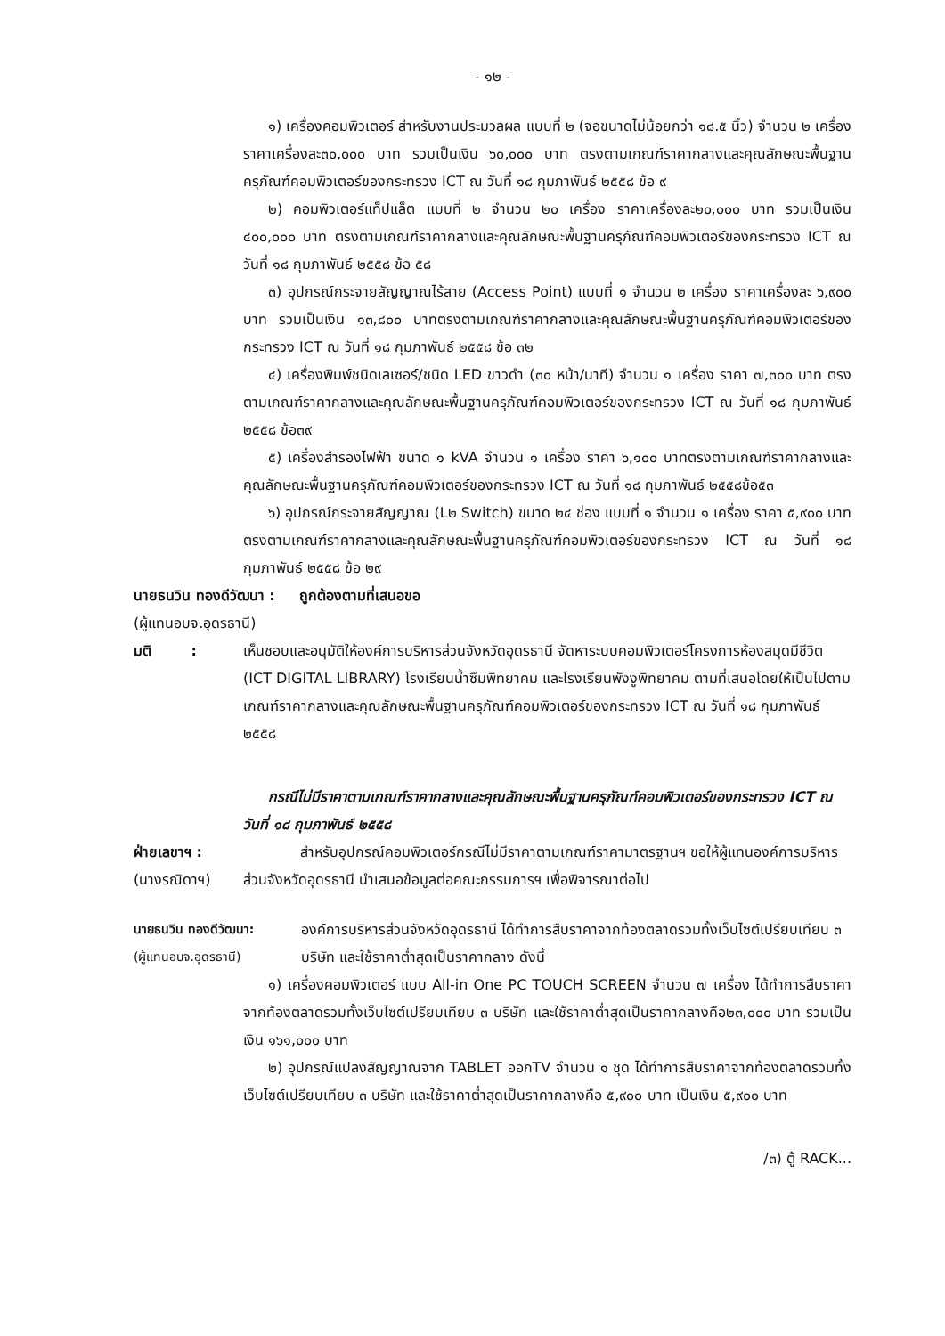- ๑๒ -
๑) เครื่องคอมพิวเตอร์ สำหรับงานประมวลผล แบบที่ ๒ (จอขนาดไม่น้อยกว่า ๑๘.๕ นิ้ว) จำนวน ๒ เครื่อง ราคาเครื่องละ๓๐,๐๐๐ บาท รวมเป็นเงิน ๖๐,๐๐๐ บาท ตรงตามเกณฑ์ราคากลางและคุณลักษณะพื้นฐานครุภัณฑ์คอมพิวเตอร์ของกระทรวง ICT ณ วันที่ ๑๘ กุมภาพันธ์ ๒๕๕๘ ข้อ ๙
๒) คอมพิวเตอร์แท็ปแล็ต แบบที่ ๒ จำนวน ๒๐ เครื่อง ราคาเครื่องละ๒๐,๐๐๐ บาท รวมเป็นเงิน ๔๐๐,๐๐๐ บาท ตรงตามเกณฑ์ราคากลางและคุณลักษณะพื้นฐานครุภัณฑ์คอมพิวเตอร์ของกระทรวง ICT ณ วันที่ ๑๘ กุมภาพันธ์ ๒๕๕๘ ข้อ ๕๘
๓) อุปกรณ์กระจายสัญญาณไร้สาย (Access Point) แบบที่ ๑ จำนวน ๒ เครื่อง ราคาเครื่องละ ๖,๙๐๐ บาท รวมเป็นเงิน ๑๓,๘๐๐ บาทตรงตามเกณฑ์ราคากลางและคุณลักษณะพื้นฐานครุภัณฑ์คอมพิวเตอร์ของกระทรวง ICT ณ วันที่ ๑๘ กุมภาพันธ์ ๒๕๕๘ ข้อ ๓๒
๔) เครื่องพิมพ์ชนิดเลเซอร์/ชนิด LED ขาวดำ (๓๐ หน้า/นาที) จำนวน ๑ เครื่อง ราคา ๗,๓๐๐ บาท ตรงตามเกณฑ์ราคากลางและคุณลักษณะพื้นฐานครุภัณฑ์คอมพิวเตอร์ของกระทรวง ICT ณ วันที่ ๑๘ กุมภาพันธ์ ๒๕๕๘ ข้อ๓๙
๕) เครื่องสำรองไฟฟ้า ขนาด ๑ kVA จำนวน ๑ เครื่อง ราคา ๖,๑๐๐ บาทตรงตามเกณฑ์ราคากลางและคุณลักษณะพื้นฐานครุภัณฑ์คอมพิวเตอร์ของกระทรวง ICT ณ วันที่ ๑๘ กุมภาพันธ์ ๒๕๕๘ข้อ๕๓
๖) อุปกรณ์กระจายสัญญาณ (L๒ Switch) ขนาด ๒๔ ช่อง แบบที่ ๑ จำนวน ๑ เครื่อง ราคา ๕,๙๐๐ บาท ตรงตามเกณฑ์ราคากลางและคุณลักษณะพื้นฐานครุภัณฑ์คอมพิวเตอร์ของกระทรวง ICT ณ วันที่ ๑๘ กุมภาพันธ์ ๒๕๕๘ ข้อ ๒๙
นายธนวิน ทองดีวัฒนา : ถูกต้องตามที่เสนอขอ
(ผู้แทนอบจ.อุดรธานี)
มติ : เห็นชอบและอนุมัติให้องค์การบริหารส่วนจังหวัดอุดรธานี จัดหาระบบคอมพิวเตอร์โครงการห้องสมุดมีชีวิต (ICT DIGITAL LIBRARY) โรงเรียนน้ำซึมพิทยาคม และโรงเรียนพังงูพิทยาคม ตามที่เสนอโดยให้เป็นไปตามเกณฑ์ราคากลางและคุณลักษณะพื้นฐานครุภัณฑ์คอมพิวเตอร์ของกระทรวง ICT ณ วันที่ ๑๘ กุมภาพันธ์ ๒๕๕๘
กรณีไม่มีราคาตามเกณฑ์ราคากลางและคุณลักษณะพื้นฐานครุภัณฑ์คอมพิวเตอร์ของกระทรวง ICT ณ วันที่ ๑๘ กุมภาพันธ์ ๒๕๕๘
ฝ่ายเลขาฯ :
(นางรณิดาฯ)
สำหรับอุปกรณ์คอมพิวเตอร์กรณีไม่มีราคาตามเกณฑ์ราคามาตรฐานฯ ขอให้ผู้แทนองค์การบริหารส่วนจังหวัดอุดรธานี นำเสนอข้อมูลต่อคณะกรรมการฯ เพื่อพิจารณาต่อไป
นายธนวิน ทองดีวัฒนา:
(ผู้แทนอบจ.อุดรธานี)
องค์การบริหารส่วนจังหวัดอุดรธานี ได้ทำการสืบราคาจากท้องตลาดรวมทั้งเว็บไซต์เปรียบเทียบ ๓ บริษัท และใช้ราคาต่ำสุดเป็นราคากลาง ดังนี้
๑) เครื่องคอมพิวเตอร์ แบบ All-in One PC TOUCH SCREEN จำนวน ๗ เครื่อง ได้ทำการสืบราคาจากท้องตลาดรวมทั้งเว็บไซต์เปรียบเทียบ ๓ บริษัท และใช้ราคาต่ำสุดเป็นราคากลางคือ๒๓,๐๐๐ บาท รวมเป็นเงิน ๑๖๑,๐๐๐ บาท
๒) อุปกรณ์แปลงสัญญาณจาก TABLET ออกTV จำนวน ๑ ชุด ได้ทำการสืบราคาจากท้องตลาดรวมทั้งเว็บไซต์เปรียบเทียบ ๓ บริษัท และใช้ราคาต่ำสุดเป็นราคากลางคือ ๕,๙๐๐ บาท เป็นเงิน ๕,๙๐๐ บาท
/๓) ตู้ RACK...